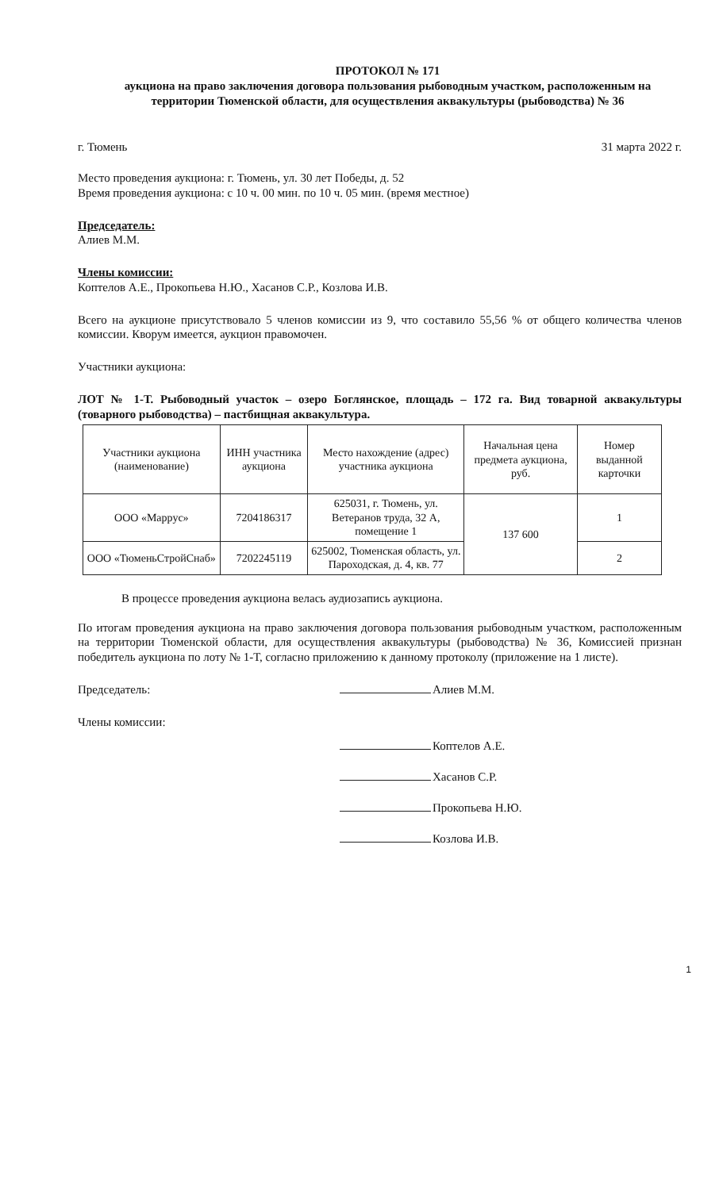ПРОТОКОЛ № 171
аукциона на право заключения договора пользования рыбоводным участком, расположенным на территории Тюменской области, для осуществления аквакультуры (рыбоводства) № 36
г. Тюмень 31 марта 2022 г.
Место проведения аукциона: г. Тюмень, ул. 30 лет Победы, д. 52
Время проведения аукциона: с 10 ч. 00 мин. по 10 ч. 05 мин. (время местное)
Председатель:
Алиев М.М.
Члены комиссии:
Коптелов А.Е., Прокопьева Н.Ю., Хасанов С.Р., Козлова И.В.
Всего на аукционе присутствовало 5 членов комиссии из 9, что составило 55,56 % от общего количества членов комиссии. Кворум имеется, аукцион правомочен.
Участники аукциона:
ЛОТ № 1-Т. Рыбоводный участок – озеро Боглянское, площадь – 172 га. Вид товарной аквакультуры (товарного рыбоводства) – пастбищная аквакультура.
| Участники аукциона (наименование) | ИНН участника аукциона | Место нахождение (адрес) участника аукциона | Начальная цена предмета аукциона, руб. | Номер выданной карточки |
| --- | --- | --- | --- | --- |
| ООО «Маррус» | 7204186317 | 625031, г. Тюмень, ул. Ветеранов труда, 32 А, помещение 1 | 137 600 | 1 |
| ООО «ТюменьСтройСнаб» | 7202245119 | 625002, Тюменская область, ул. Пароходская, д. 4, кв. 77 | | 2 |
В процессе проведения аукциона велась аудиозапись аукциона.
По итогам проведения аукциона на право заключения договора пользования рыбоводным участком, расположенным на территории Тюменской области, для осуществления аквакультуры (рыбоводства) № 36, Комиссией признан победитель аукциона по лоту № 1-Т, согласно приложению к данному протоколу (приложение на 1 листе).
Председатель: Алиев М.М.
Члены комиссии:
Коптелов А.Е.
Хасанов С.Р.
Прокопьева Н.Ю.
Козлова И.В.
1